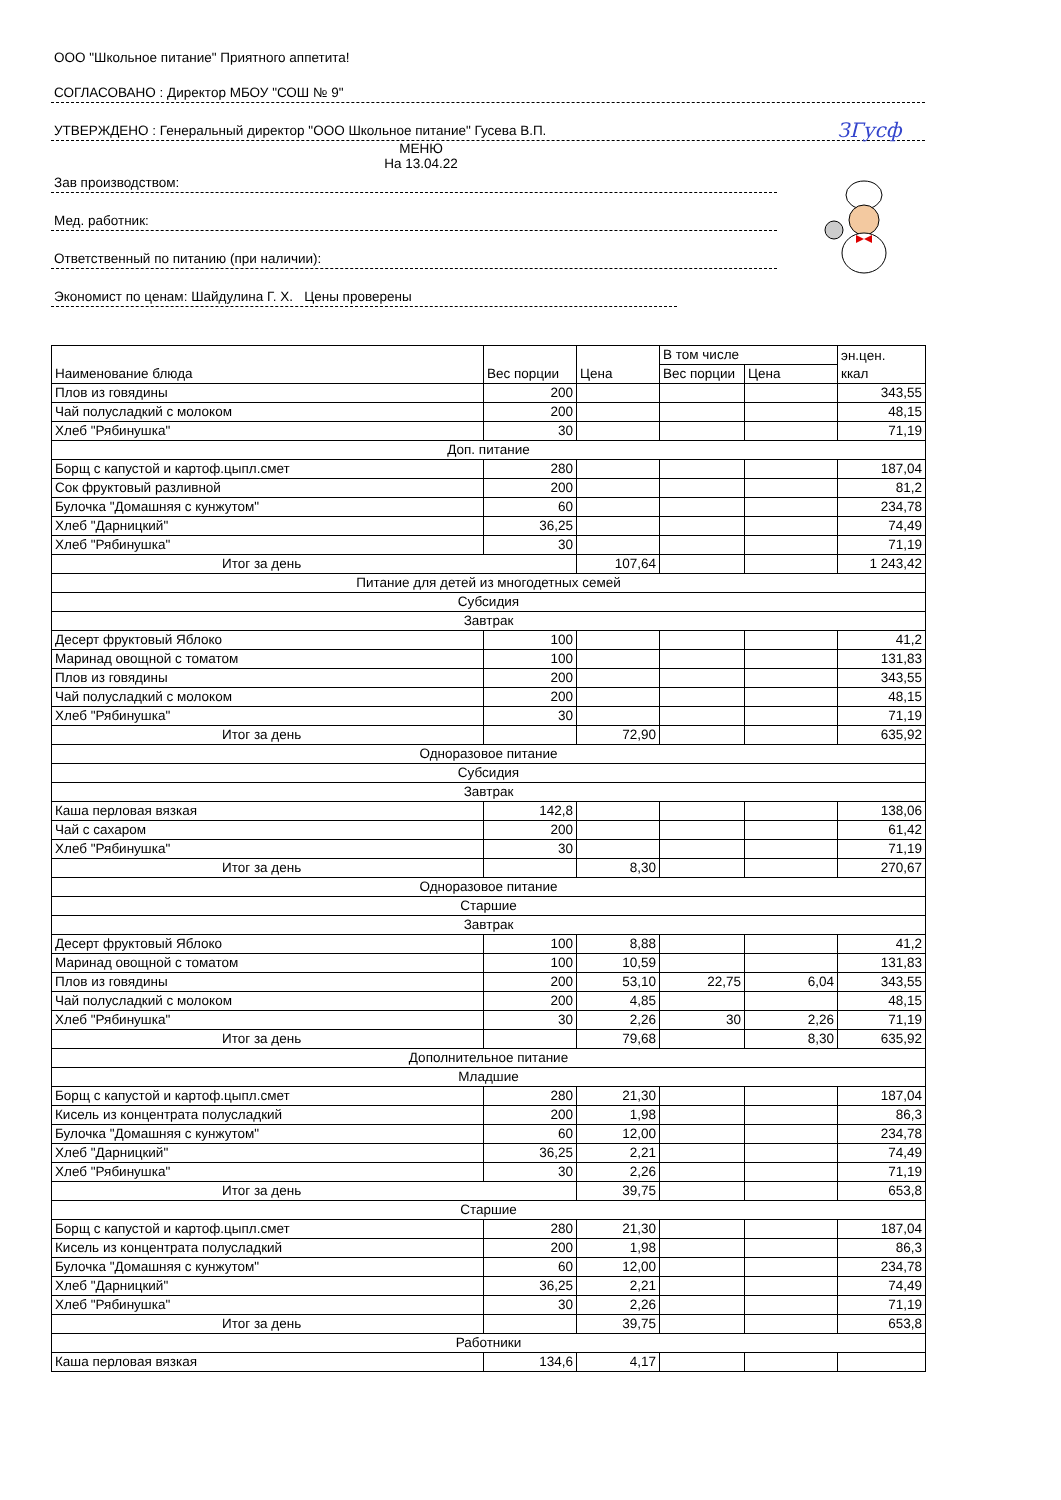ЗГусф
ООО "Школьное питание" Приятного аппетита!
СОГЛАСОВАНО : Директор МБОУ "СОШ № 9"
УТВЕРЖДЕНО : Генеральный директор "ООО Школьное питание" Гусева В.П.
МЕНЮ
На 13.04.22
Зав производством:
Мед. работник:
Ответственный по питанию (при наличии):
Экономист по ценам: Шайдулина Г. Х. Цены проверены
| Наименование блюда | Вес порции | Цена | В том числе | | эн.цен. ккал |
| | | | Вес порции | Цена | |
| Плов из говядины | 200 | | | | 343,55 |
| Чай полусладкий с молоком | 200 | | | | 48,15 |
| Хлеб "Рябинушка" | 30 | | | | 71,19 |
| Доп. питание | | | | | |
| Борщ с капустой и картоф.цыпл.смет | 280 | | | | 187,04 |
| Сок фруктовый разливной | 200 | | | | 81,2 |
| Булочка "Домашняя с кунжутом" | 60 | | | | 234,78 |
| Хлеб "Дарницкий" | 36,25 | | | | 74,49 |
| Хлеб "Рябинушка" | 30 | | | | 71,19 |
| Итог за день | | 107,64 | | | 1 243,42 |
| Питание для детей из многодетных семей | | | | | |
| Субсидия | | | | | |
| Завтрак | | | | | |
| Десерт фруктовый Яблоко | 100 | | | | 41,2 |
| Маринад овощной с томатом | 100 | | | | 131,83 |
| Плов из говядины | 200 | | | | 343,55 |
| Чай полусладкий с молоком | 200 | | | | 48,15 |
| Хлеб "Рябинушка" | 30 | | | | 71,19 |
| Итог за день | | 72,90 | | | 635,92 |
| Одноразовое питание | | | | | |
| Субсидия | | | | | |
| Завтрак | | | | | |
| Каша перловая вязкая | 142,8 | | | | 138,06 |
| Чай с сахаром | 200 | | | | 61,42 |
| Хлеб "Рябинушка" | 30 | | | | 71,19 |
| Итог за день | | 8,30 | | | 270,67 |
| Одноразовое питание | | | | | |
| Старшие | | | | | |
| Завтрак | | | | | |
| Десерт фруктовый Яблоко | 100 | 8,88 | | | 41,2 |
| Маринад овощной с томатом | 100 | 10,59 | | | 131,83 |
| Плов из говядины | 200 | 53,10 | 22,75 | 6,04 | 343,55 |
| Чай полусладкий с молоком | 200 | 4,85 | | | 48,15 |
| Хлеб "Рябинушка" | 30 | 2,26 | 30 | 2,26 | 71,19 |
| Итог за день | | 79,68 | | 8,30 | 635,92 |
| Дополнительное питание | | | | | |
| Младшие | | | | | |
| Борщ с капустой и картоф.цыпл.смет | 280 | 21,30 | | | 187,04 |
| Кисель из концентрата полусладкий | 200 | 1,98 | | | 86,3 |
| Булочка "Домашняя с кунжутом" | 60 | 12,00 | | | 234,78 |
| Хлеб "Дарницкий" | 36,25 | 2,21 | | | 74,49 |
| Хлеб "Рябинушка" | 30 | 2,26 | | | 71,19 |
| Итог за день | | 39,75 | | | 653,8 |
| Старшие | | | | | |
| Борщ с капустой и картоф.цыпл.смет | 280 | 21,30 | | | 187,04 |
| Кисель из концентрата полусладкий | 200 | 1,98 | | | 86,3 |
| Булочка "Домашняя с кунжутом" | 60 | 12,00 | | | 234,78 |
| Хлеб "Дарницкий" | 36,25 | 2,21 | | | 74,49 |
| Хлеб "Рябинушка" | 30 | 2,26 | | | 71,19 |
| Итог за день | | 39,75 | | | 653,8 |
| Работники | | | | | |
| Каша перловая вязкая | 134,6 | 4,17 | | | |